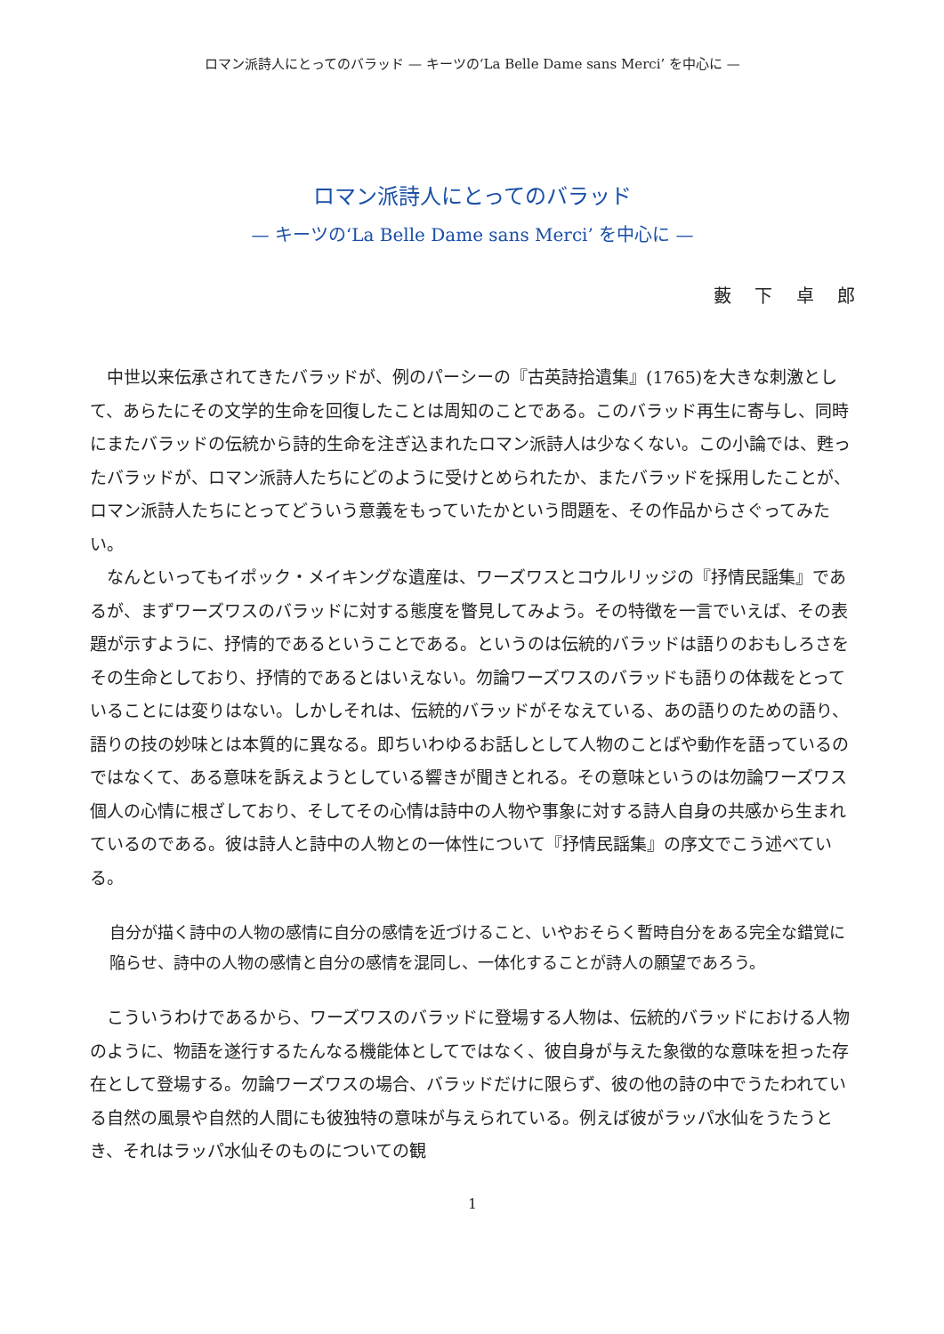ロマン派詩人にとってのバラッド — キーツの‘La Belle Dame sans Merci’ を中心に —
ロマン派詩人にとってのバラッド
— キーツの‘La Belle Dame sans Merci’ を中心に —
藪 下 卓 郎
中世以来伝承されてきたバラッドが、例のパーシーの『古英詩拾遺集』(1765)を大きな刺激として、あらたにその文学的生命を回復したことは周知のことである。このバラッド再生に寄与し、同時にまたバラッドの伝統から詩的生命を注ぎ込まれたロマン派詩人は少なくない。この小論では、甦ったバラッドが、ロマン派詩人たちにどのように受けとめられたか、またバラッドを採用したことが、ロマン派詩人たちにとってどういう意義をもっていたかという問題を、その作品からさぐってみたい。
なんといってもイポック・メイキングな遺産は、ワーズワスとコウルリッジの『抒情民謡集』であるが、まずワーズワスのバラッドに対する態度を瞥見してみよう。その特徴を一言でいえば、その表題が示すように、抒情的であるということである。というのは伝統的バラッドは語りのおもしろさをその生命としており、抒情的であるとはいえない。勿論ワーズワスのバラッドも語りの体裁をとっていることには変りはない。しかしそれは、伝統的バラッドがそなえている、あの語りのための語り、語りの技の妙味とは本質的に異なる。即ちいわゆるお話しとして人物のことばや動作を語っているのではなくて、ある意味を訴えようとしている響きが聞きとれる。その意味というのは勿論ワーズワス個人の心情に根ざしており、そしてその心情は詩中の人物や事象に対する詩人自身の共感から生まれているのである。彼は詩人と詩中の人物との一体性について『抒情民謡集』の序文でこう述べている。
自分が描く詩中の人物の感情に自分の感情を近づけること、いやおそらく暫時自分をある完全な錯覚に陥らせ、詩中の人物の感情と自分の感情を混同し、一体化することが詩人の願望であろう。
こういうわけであるから、ワーズワスのバラッドに登場する人物は、伝統的バラッドにおける人物のように、物語を遂行するたんなる機能体としてではなく、彼自身が与えた象徴的な意味を担った存在として登場する。勿論ワーズワスの場合、バラッドだけに限らず、彼の他の詩の中でうたわれている自然の風景や自然的人間にも彼独特の意味が与えられている。例えば彼がラッパ水仙をうたうとき、それはラッパ水仙そのものについての観
1